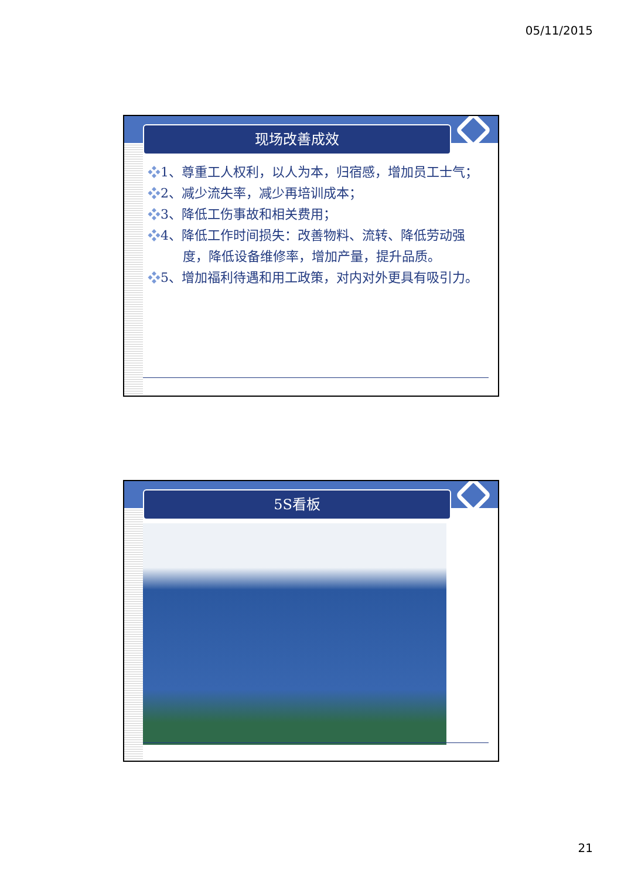05/11/2015
现场改善成效
❖1、尊重工人权利，以人为本，归宿感，增加员工士气；
❖2、减少流失率，减少再培训成本；
❖3、降低工伤事故和相关费用；
❖4、降低工作时间损失：改善物料、流转、降低劳动强度，降低设备维修率，增加产量，提升品质。
❖5、增加福利待遇和用工政策，对内对外更具有吸引力。
5S看板
21